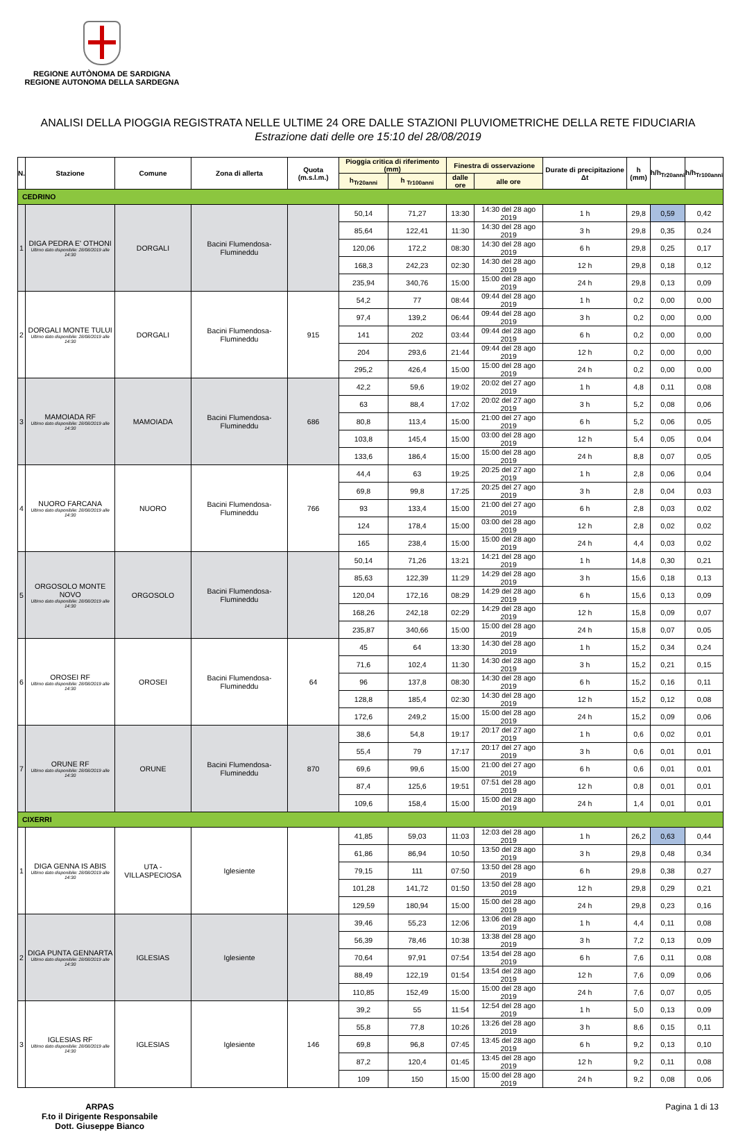REGIONE AUTÒNOMA DE SARDIGNA
REGIONE AUTONOMA DELLA SARDEGNA
ANALISI DELLA PIOGGIA REGISTRATA NELLE ULTIME 24 ORE DALLE STAZIONI PLUVIOMETRICHE DELLA RETE FIDUCIARIA
Estrazione dati delle ore 15:10 del 28/08/2019
| N. | Stazione | Comune | Zona di allerta | Quota (m.s.l.m.) | Pioggia critica di riferimento (mm) | | Finestra di osservazione | | Durate di precipitazione Δt | h (mm) | h/h<sub>Tr20anni</sub> | h/h<sub>Tr100anni</sub> |
| --- | --- | --- | --- | --- | --- | --- | --- | --- | --- | --- | --- | --- |
| | | | | | h<sub>Tr20anni</sub> | h <sub>Tr100anni</sub> | dalle ore | alle ore | | | | |
| CEDRINO | | | | | | | | | | | | |
| 1 | DIGA PEDRA E' OTHONI Ultimo dato disponibile: 28/08/2019 alle 14:30 | DORGALI | Bacini Flumendosa-Flumineddu | | 50,14 | 71,27 | 13:30 | 14:30 del 28 ago 2019 | 1 h | 29,8 | 0,59 | 0,42 |
| | | | | | 85,64 | 122,41 | 11:30 | 14:30 del 28 ago 2019 | 3 h | 29,8 | 0,35 | 0,24 |
| | | | | | 120,06 | 172,2 | 08:30 | 14:30 del 28 ago 2019 | 6 h | 29,8 | 0,25 | 0,17 |
| | | | | | 168,3 | 242,23 | 02:30 | 14:30 del 28 ago 2019 | 12 h | 29,8 | 0,18 | 0,12 |
| | | | | | 235,94 | 340,76 | 15:00 | 15:00 del 28 ago 2019 | 24 h | 29,8 | 0,13 | 0,09 |
| 2 | DORGALI MONTE TULUI Ultimo dato disponibile: 28/08/2019 alle 14:30 | DORGALI | Bacini Flumendosa-Flumineddu | 915 | 54,2 | 77 | 08:44 | 09:44 del 28 ago 2019 | 1 h | 0,2 | 0,00 | 0,00 |
| | | | | | 97,4 | 139,2 | 06:44 | 09:44 del 28 ago 2019 | 3 h | 0,2 | 0,00 | 0,00 |
| | | | | | 141 | 202 | 03:44 | 09:44 del 28 ago 2019 | 6 h | 0,2 | 0,00 | 0,00 |
| | | | | | 204 | 293,6 | 21:44 | 09:44 del 28 ago 2019 | 12 h | 0,2 | 0,00 | 0,00 |
| | | | | | 295,2 | 426,4 | 15:00 | 15:00 del 28 ago 2019 | 24 h | 0,2 | 0,00 | 0,00 |
| 3 | MAMOIADA RF Ultimo dato disponibile: 28/08/2019 alle 14:30 | MAMOIADA | Bacini Flumendosa-Flumineddu | 686 | 42,2 | 59,6 | 19:02 | 20:02 del 27 ago 2019 | 1 h | 4,8 | 0,11 | 0,08 |
| | | | | | 63 | 88,4 | 17:02 | 20:02 del 27 ago 2019 | 3 h | 5,2 | 0,08 | 0,06 |
| | | | | | 80,8 | 113,4 | 15:00 | 21:00 del 27 ago 2019 | 6 h | 5,2 | 0,06 | 0,05 |
| | | | | | 103,8 | 145,4 | 15:00 | 03:00 del 28 ago 2019 | 12 h | 5,4 | 0,05 | 0,04 |
| | | | | | 133,6 | 186,4 | 15:00 | 15:00 del 28 ago 2019 | 24 h | 8,8 | 0,07 | 0,05 |
| 4 | NUORO FARCANA Ultimo dato disponibile: 28/08/2019 alle 14:30 | NUORO | Bacini Flumendosa-Flumineddu | 766 | 44,4 | 63 | 19:25 | 20:25 del 27 ago 2019 | 1 h | 2,8 | 0,06 | 0,04 |
| | | | | | 69,8 | 99,8 | 17:25 | 20:25 del 27 ago 2019 | 3 h | 2,8 | 0,04 | 0,03 |
| | | | | | 93 | 133,4 | 15:00 | 21:00 del 27 ago 2019 | 6 h | 2,8 | 0,03 | 0,02 |
| | | | | | 124 | 178,4 | 15:00 | 03:00 del 28 ago 2019 | 12 h | 2,8 | 0,02 | 0,02 |
| | | | | | 165 | 238,4 | 15:00 | 15:00 del 28 ago 2019 | 24 h | 4,4 | 0,03 | 0,02 |
| 5 | ORGOSOLO MONTE NOVO Ultimo dato disponibile: 28/08/2019 alle 14:30 | ORGOSOLO | Bacini Flumendosa-Flumineddu | | 50,14 | 71,26 | 13:21 | 14:21 del 28 ago 2019 | 1 h | 14,8 | 0,30 | 0,21 |
| | | | | | 85,63 | 122,39 | 11:29 | 14:29 del 28 ago 2019 | 3 h | 15,6 | 0,18 | 0,13 |
| | | | | | 120,04 | 172,16 | 08:29 | 14:29 del 28 ago 2019 | 6 h | 15,6 | 0,13 | 0,09 |
| | | | | | 168,26 | 242,18 | 02:29 | 14:29 del 28 ago 2019 | 12 h | 15,8 | 0,09 | 0,07 |
| | | | | | 235,87 | 340,66 | 15:00 | 15:00 del 28 ago 2019 | 24 h | 15,8 | 0,07 | 0,05 |
| 6 | OROSEI RF Ultimo dato disponibile: 28/08/2019 alle 14:30 | OROSEI | Bacini Flumendosa-Flumineddu | 64 | 45 | 64 | 13:30 | 14:30 del 28 ago 2019 | 1 h | 15,2 | 0,34 | 0,24 |
| | | | | | 71,6 | 102,4 | 11:30 | 14:30 del 28 ago 2019 | 3 h | 15,2 | 0,21 | 0,15 |
| | | | | | 96 | 137,8 | 08:30 | 14:30 del 28 ago 2019 | 6 h | 15,2 | 0,16 | 0,11 |
| | | | | | 128,8 | 185,4 | 02:30 | 14:30 del 28 ago 2019 | 12 h | 15,2 | 0,12 | 0,08 |
| | | | | | 172,6 | 249,2 | 15:00 | 15:00 del 28 ago 2019 | 24 h | 15,2 | 0,09 | 0,06 |
| 7 | ORUNE RF Ultimo dato disponibile: 28/08/2019 alle 14:30 | ORUNE | Bacini Flumendosa-Flumineddu | 870 | 38,6 | 54,8 | 19:17 | 20:17 del 27 ago 2019 | 1 h | 0,6 | 0,02 | 0,01 |
| | | | | | 55,4 | 79 | 17:17 | 20:17 del 27 ago 2019 | 3 h | 0,6 | 0,01 | 0,01 |
| | | | | | 69,6 | 99,6 | 15:00 | 21:00 del 27 ago 2019 | 6 h | 0,6 | 0,01 | 0,01 |
| | | | | | 87,4 | 125,6 | 19:51 | 07:51 del 28 ago 2019 | 12 h | 0,8 | 0,01 | 0,01 |
| | | | | | 109,6 | 158,4 | 15:00 | 15:00 del 28 ago 2019 | 24 h | 1,4 | 0,01 | 0,01 |
| CIXERRI | | | | | | | | | | | | |
| 1 | DIGA GENNA IS ABIS Ultimo dato disponibile: 28/08/2019 alle 14:30 | UTA - VILLASPECIOSA | Iglesiente | | 41,85 | 59,03 | 11:03 | 12:03 del 28 ago 2019 | 1 h | 26,2 | 0,63 | 0,44 |
| | | | | | 61,86 | 86,94 | 10:50 | 13:50 del 28 ago 2019 | 3 h | 29,8 | 0,48 | 0,34 |
| | | | | | 79,15 | 111 | 07:50 | 13:50 del 28 ago 2019 | 6 h | 29,8 | 0,38 | 0,27 |
| | | | | | 101,28 | 141,72 | 01:50 | 13:50 del 28 ago 2019 | 12 h | 29,8 | 0,29 | 0,21 |
| | | | | | 129,59 | 180,94 | 15:00 | 15:00 del 28 ago 2019 | 24 h | 29,8 | 0,23 | 0,16 |
| 2 | DIGA PUNTA GENNARTA Ultimo dato disponibile: 28/08/2019 alle 14:30 | IGLESIAS | Iglesiente | | 39,46 | 55,23 | 12:06 | 13:06 del 28 ago 2019 | 1 h | 4,4 | 0,11 | 0,08 |
| | | | | | 56,39 | 78,46 | 10:38 | 13:38 del 28 ago 2019 | 3 h | 7,2 | 0,13 | 0,09 |
| | | | | | 70,64 | 97,91 | 07:54 | 13:54 del 28 ago 2019 | 6 h | 7,6 | 0,11 | 0,08 |
| | | | | | 88,49 | 122,19 | 01:54 | 13:54 del 28 ago 2019 | 12 h | 7,6 | 0,09 | 0,06 |
| | | | | | 110,85 | 152,49 | 15:00 | 15:00 del 28 ago 2019 | 24 h | 7,6 | 0,07 | 0,05 |
| 3 | IGLESIAS RF Ultimo dato disponibile: 28/08/2019 alle 14:30 | IGLESIAS | Iglesiente | 146 | 39,2 | 55 | 11:54 | 12:54 del 28 ago 2019 | 1 h | 5,0 | 0,13 | 0,09 |
| | | | | | 55,8 | 77,8 | 10:26 | 13:26 del 28 ago 2019 | 3 h | 8,6 | 0,15 | 0,11 |
| | | | | | 69,8 | 96,8 | 07:45 | 13:45 del 28 ago 2019 | 6 h | 9,2 | 0,13 | 0,10 |
| | | | | | 87,2 | 120,4 | 01:45 | 13:45 del 28 ago 2019 | 12 h | 9,2 | 0,11 | 0,08 |
| | | | | | 109 | 150 | 15:00 | 15:00 del 28 ago 2019 | 24 h | 9,2 | 0,08 | 0,06 |
ARPAS
F.to il Dirigente Responsabile
Dott. Giuseppe Bianco
Pagina 1 di 13